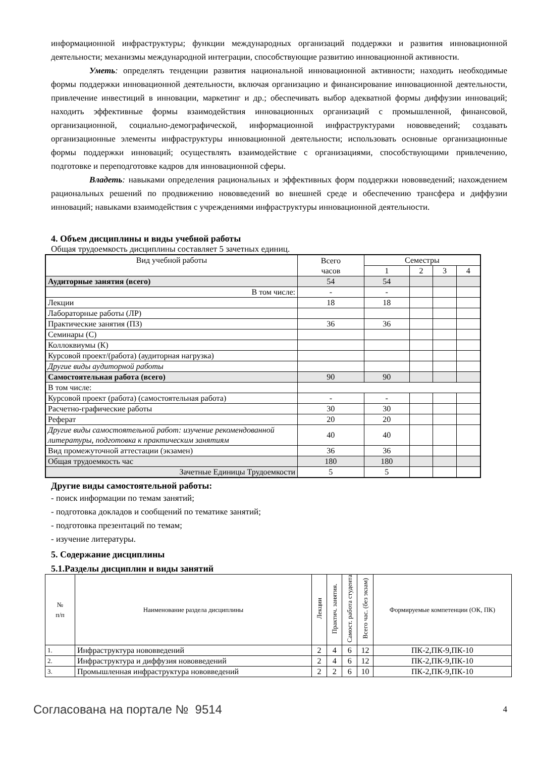информационной инфраструктуры; функции международных организаций поддержки и развития инновационной деятельности; механизмы международной интеграции, способствующие развитию инновационной активности.
Уметь: определять тенденции развития национальной инновационной активности; находить необходимые формы поддержки инновационной деятельности, включая организацию и финансирование инновационной деятельности, привлечение инвестиций в инновации, маркетинг и др.; обеспечивать выбор адекватной формы диффузии инноваций; находить эффективные формы взаимодействия инновационных организаций с промышленной, финансовой, организационной, социально-демографической, информационной инфраструктурами нововведений; создавать организационные элементы инфраструктуры инновационной деятельности; использовать основные организационные формы поддержки инноваций; осуществлять взаимодействие с организациями, способствующими привлечению, подготовке и переподготовке кадров для инновационной сферы.
Владеть: навыками определения рациональных и эффективных форм поддержки нововведений; нахождением рациональных решений по продвижению нововведений во внешней среде и обеспечению трансфера и диффузии инноваций; навыками взаимодействия с учреждениями инфраструктуры инновационной деятельности.
4. Объем дисциплины и виды учебной работы
Общая трудоемкость дисциплины составляет 5 зачетных единиц.
| Вид учебной работы | Всего часов | Семестры | | | |
| | | 1 | 2 | 3 | 4 |
| Аудиторные занятия (всего) | 54 | 54 | | | |
| В том числе: | - | - | | | |
| Лекции | 18 | 18 | | | |
| Лабораторные работы (ЛР) | | | | | |
| Практические занятия (ПЗ) | 36 | 36 | | | |
| Семинары (С) | | | | | |
| Коллоквиумы (К) | | | | | |
| Курсовой проект/(работа) (аудиторная нагрузка) | | | | | |
| Другие виды аудиторной работы | | | | | |
| Самостоятельная работа (всего) | 90 | 90 | | | |
| В том числе: | | | | | |
| Курсовой проект (работа) (самостоятельная работа) | - | - | | | |
| Расчетно-графические работы | 30 | 30 | | | |
| Реферат | 20 | 20 | | | |
| Другие виды самостоятельной работ: изучение рекомендованной литературы, подготовка к практическим занятиям | 40 | 40 | | | |
| Вид промежуточной аттестации (экзамен) | 36 | 36 | | | |
| Общая трудоемкость час | 180 | 180 | | | |
| Зачетные Единицы Трудоемкости | 5 | 5 | | | |
Другие виды самостоятельной работы:
- поиск информации по темам занятий;
- подготовка докладов и сообщений по тематике занятий;
- подготовка презентаций по темам;
- изучение литературы.
5. Содержание дисциплины
5.1.Разделы дисциплин и виды занятий
| № п/п | Наименование раздела дисциплины | Лекции | Практич. занятия. | Самост. работа студента | Всего час. (без экзам) | Формируемые компетенции (ОК, ПК) |
| 1. | Инфраструктура нововведений | 2 | 4 | 6 | 12 | ПК-2,ПК-9,ПК-10 |
| 2. | Инфраструктура и диффузия нововведений | 2 | 4 | 6 | 12 | ПК-2,ПК-9,ПК-10 |
| 3. | Промышленная инфраструктура нововведений | 2 | 2 | 6 | 10 | ПК-2,ПК-9,ПК-10 |
Согласована на портале № 9514 4